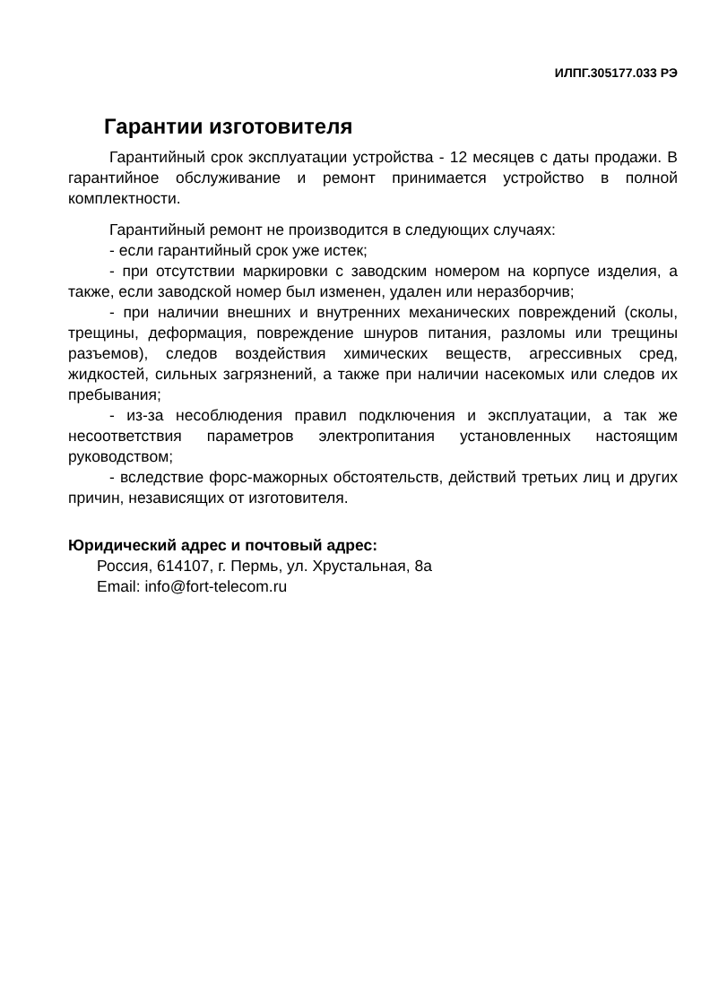ИЛПГ.305177.033 РЭ
Гарантии изготовителя
Гарантийный срок эксплуатации устройства - 12 месяцев с даты продажи. В гарантийное обслуживание и ремонт принимается устройство в полной комплектности.
Гарантийный ремонт не производится в следующих случаях:
- если гарантийный срок уже истек;
- при отсутствии маркировки с заводским номером на корпусе изделия, а также, если заводской номер был изменен, удален или неразборчив;
- при наличии внешних и внутренних механических повреждений (сколы, трещины, деформация, повреждение шнуров питания, разломы или трещины разъемов), следов воздействия химических веществ, агрессивных сред, жидкостей, сильных загрязнений, а также при наличии насекомых или следов их пребывания;
- из-за несоблюдения правил подключения и эксплуатации, а так же несоответствия параметров электропитания установленных настоящим руководством;
- вследствие форс-мажорных обстоятельств, действий третьих лиц и других причин, независящих от изготовителя.
Юридический адрес и почтовый адрес:
Россия, 614107, г. Пермь, ул. Хрустальная, 8а
Email: info@fort-telecom.ru